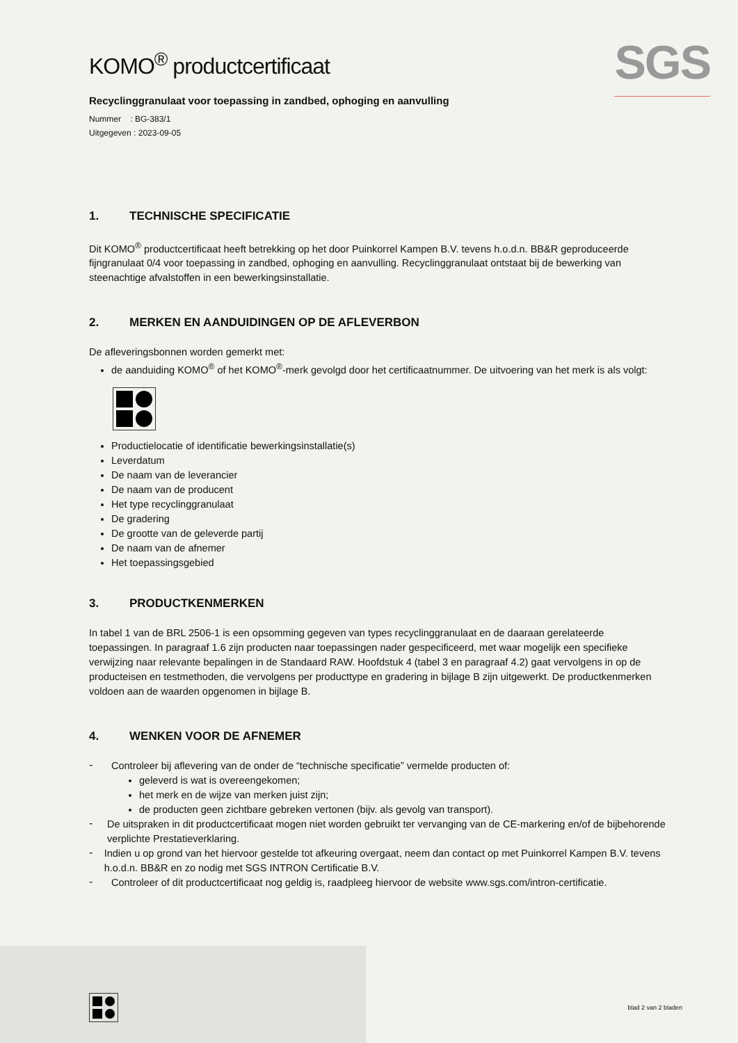SGS
KOMO<sup>®</sup> productcertificaat
Recyclinggranulaat voor toepassing in zandbed, ophoging en aanvulling
Nummer : BG-383/1
Uitgegeven : 2023-09-05
1. TECHNISCHE SPECIFICATIE
Dit KOMO<sup>®</sup> productcertificaat heeft betrekking op het door Puinkorrel Kampen B.V. tevens h.o.d.n. BB&R geproduceerde fijngranulaat 0/4 voor toepassing in zandbed, ophoging en aanvulling. Recyclinggranulaat ontstaat bij de bewerking van steenachtige afvalstoffen in een bewerkingsinstallatie.
2. MERKEN EN AANDUIDINGEN OP DE AFLEVERBON
De afleveringsbonnen worden gemerkt met:
de aanduiding KOMO<sup>®</sup> of het KOMO<sup>®</sup>-merk gevolgd door het certificaatnummer. De uitvoering van het merk is als volgt:
Productielocatie of identificatie bewerkingsinstallatie(s)
Leverdatum
De naam van de leverancier
De naam van de producent
Het type recyclinggranulaat
De gradering
De grootte van de geleverde partij
De naam van de afnemer
Het toepassingsgebied
3. PRODUCTKENMERKEN
In tabel 1 van de BRL 2506-1 is een opsomming gegeven van types recyclinggranulaat en de daaraan gerelateerde toepassingen. In paragraaf 1.6 zijn producten naar toepassingen nader gespecificeerd, met waar mogelijk een specifieke verwijzing naar relevante bepalingen in de Standaard RAW. Hoofdstuk 4 (tabel 3 en paragraaf 4.2) gaat vervolgens in op de producteisen en testmethoden, die vervolgens per producttype en gradering in bijlage B zijn uitgewerkt. De productkenmerken voldoen aan de waarden opgenomen in bijlage B.
4. WENKEN VOOR DE AFNEMER
-
Controleer bij aflevering van de onder de “technische specificatie” vermelde producten of:
geleverd is wat is overeengekomen;
het merk en de wijze van merken juist zijn;
de producten geen zichtbare gebreken vertonen (bijv. als gevolg van transport).
-
De uitspraken in dit productcertificaat mogen niet worden gebruikt ter vervanging van de CE-markering en/of de bijbehorende verplichte Prestatieverklaring.
-
Indien u op grond van het hiervoor gestelde tot afkeuring overgaat, neem dan contact op met Puinkorrel Kampen B.V. tevens h.o.d.n. BB&R en zo nodig met SGS INTRON Certificatie B.V.
-
Controleer of dit productcertificaat nog geldig is, raadpleeg hiervoor de website www.sgs.com/intron-certificatie.
blad 2 van 2 bladen